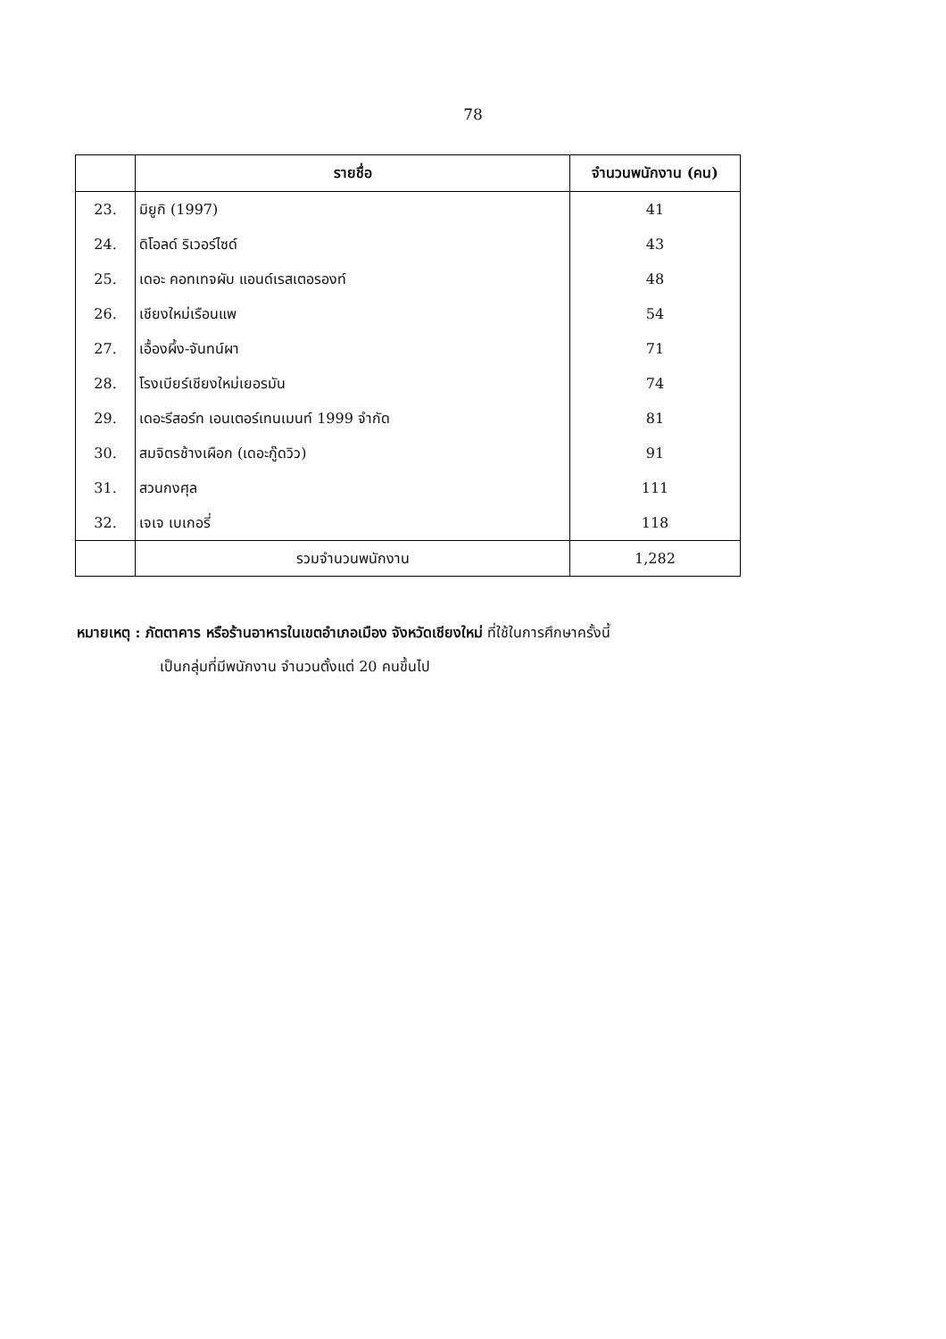78
| | รายชื่อ | จำนวนพนักงาน (คน) |
| --- | --- | --- |
| 23. | มิยูกิ (1997) | 41 |
| 24. | ดิโอลด์ ริเวอร์ไซด์ | 43 |
| 25. | เดอะ คอทเทจผับ แอนด์เรสเตอรองท์ | 48 |
| 26. | เชียงใหม่เรือนแพ | 54 |
| 27. | เอื้องผึ้ง-จันทน์ผา | 71 |
| 28. | โรงเบียร์เชียงใหม่เยอรมัน | 74 |
| 29. | เดอะรีสอร์ท เอนเตอร์เทนเมนท์ 1999 จำกัด | 81 |
| 30. | สมจิตรช้างเผือก (เดอะกู๊ดวิว) | 91 |
| 31. | สวนกงศุล | 111 |
| 32. | เจเจ เบเกอรี่ | 118 |
| | รวมจำนวนพนักงาน | 1,282 |
หมายเหตุ : ภัตตาคาร หรือร้านอาหารในเขตอำเภอเมือง จังหวัดเชียงใหม่ ที่ใช้ในการศึกษาครั้งนี้
เป็นกลุ่มที่มีพนักงาน จำนวนตั้งแต่ 20 คนขึ้นไป